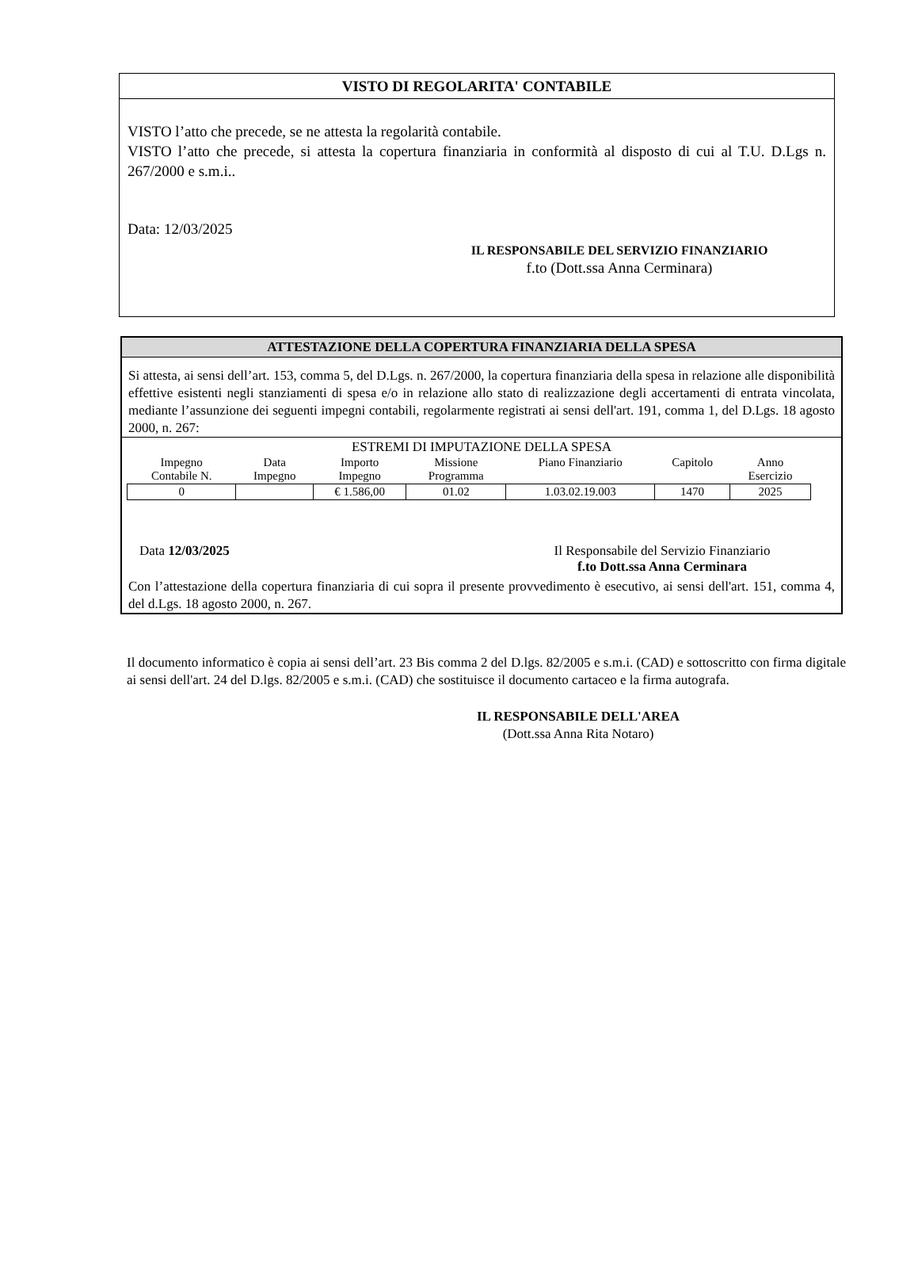VISTO DI REGOLARITA' CONTABILE
VISTO l’atto che precede, se ne attesta la regolarità contabile.
VISTO l’atto che precede, si attesta la copertura finanziaria in conformità al disposto di cui al T.U. D.Lgs n. 267/2000 e s.m.i..
Data: 12/03/2025
IL RESPONSABILE DEL SERVIZIO FINANZIARIO
f.to (Dott.ssa Anna Cerminara)
ATTESTAZIONE DELLA COPERTURA FINANZIARIA DELLA SPESA
Si attesta, ai sensi dell’art. 153, comma 5, del D.Lgs. n. 267/2000, la copertura finanziaria della spesa in relazione alle disponibilità effettive esistenti negli stanziamenti di spesa e/o in relazione allo stato di realizzazione degli accertamenti di entrata vincolata, mediante l’assunzione dei seguenti impegni contabili, regolarmente registrati ai sensi dell'art. 191, comma 1, del D.Lgs. 18 agosto 2000, n. 267:
ESTREMI DI IMPUTAZIONE DELLA SPESA
| Impegno Contabile N. | Data Impegno | Importo Impegno | Missione Programma | Piano Finanziario | Capitolo | Anno Esercizio |
| --- | --- | --- | --- | --- | --- | --- |
| 0 | | € 1.586,00 | 01.02 | 1.03.02.19.003 | 1470 | 2025 |
Data 12/03/2025 Il Responsabile del Servizio Finanziario
f.to Dott.ssa Anna Cerminara
Con l’attestazione della copertura finanziaria di cui sopra il presente provvedimento è esecutivo, ai sensi dell'art. 151, comma 4, del d.Lgs. 18 agosto 2000, n. 267.
Il documento informatico è copia ai sensi dell’art. 23 Bis comma 2 del D.lgs. 82/2005 e s.m.i. (CAD) e sottoscritto con firma digitale ai sensi dell'art. 24 del D.lgs. 82/2005 e s.m.i. (CAD) che sostituisce il documento cartaceo e la firma autografa.
IL RESPONSABILE DELL'AREA
(Dott.ssa Anna Rita Notaro)